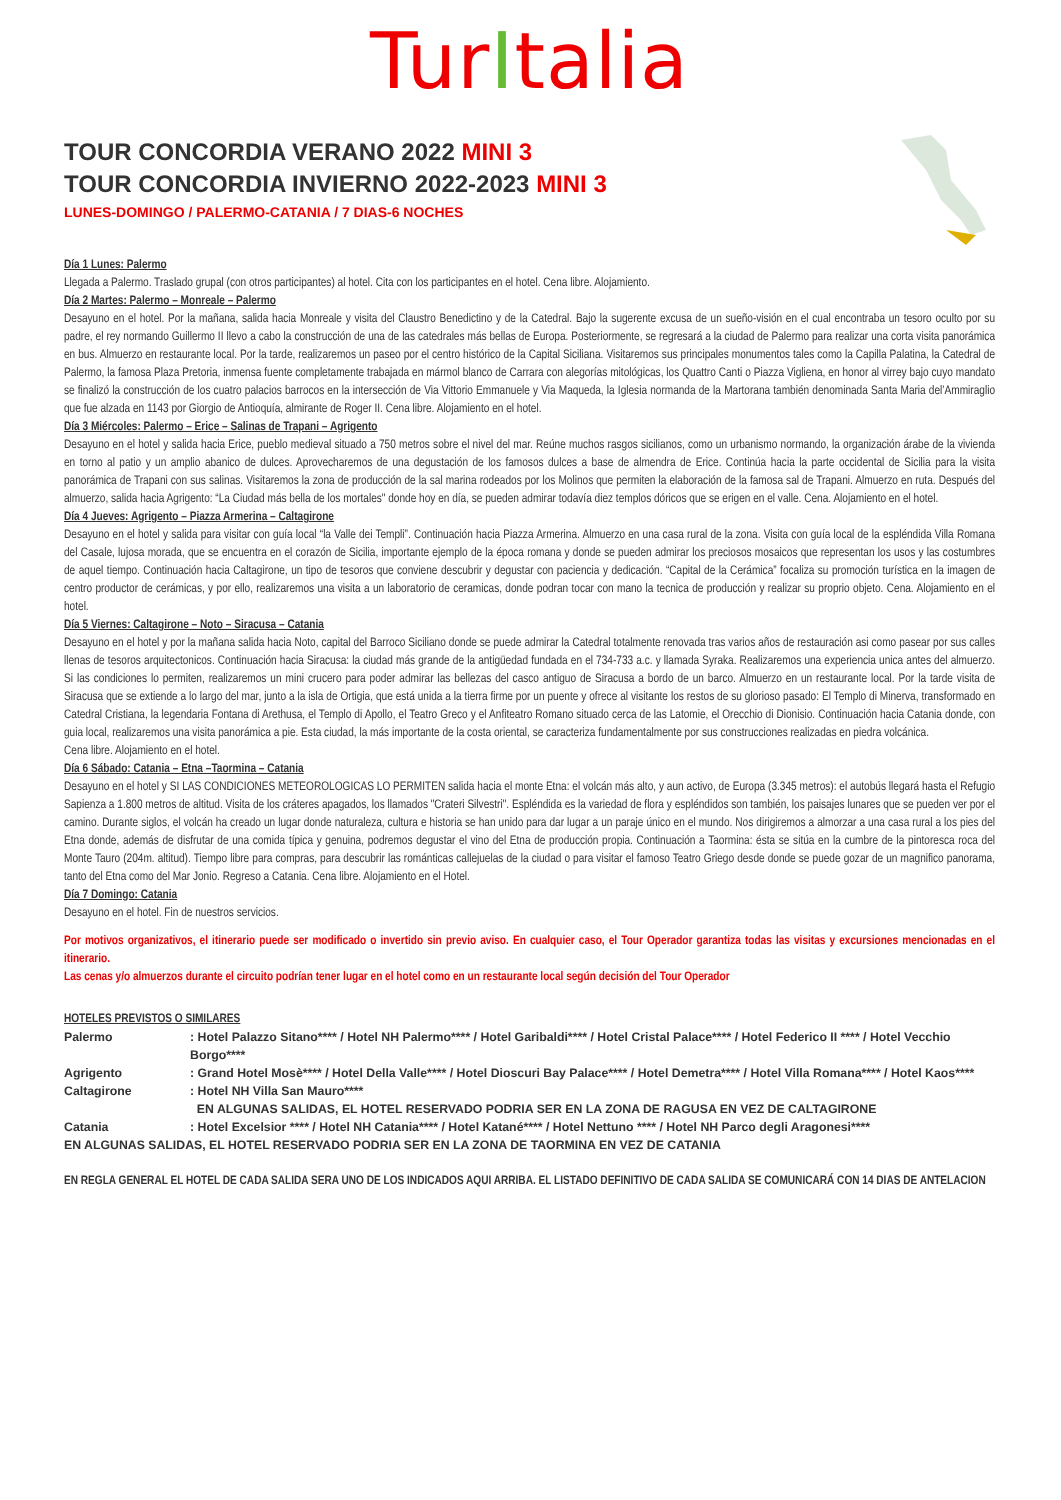TurItalia
TOUR CONCORDIA VERANO 2022 MINI 3
TOUR CONCORDIA INVIERNO 2022-2023 MINI 3
LUNES-DOMINGO / PALERMO-CATANIA / 7 DIAS-6 NOCHES
Día 1 Lunes: Palermo
Llegada a Palermo. Traslado grupal (con otros participantes) al hotel. Cita con los participantes en el hotel. Cena libre. Alojamiento.
Día 2 Martes: Palermo – Monreale – Palermo
Desayuno en el hotel. Por la mañana, salida hacia Monreale y visita del Claustro Benedictino y de la Catedral. Bajo la sugerente excusa de un sueño-visión en el cual encontraba un tesoro oculto por su padre, el rey normando Guillermo II llevo a cabo la construcción de una de las catedrales más bellas de Europa. Posteriormente, se regresará a la ciudad de Palermo para realizar una corta visita panorámica en bus. Almuerzo en restaurante local. Por la tarde, realizaremos un paseo por el centro histórico de la Capital Siciliana. Visitaremos sus principales monumentos tales como la Capilla Palatina, la Catedral de Palermo, la famosa Plaza Pretoria, inmensa fuente completamente trabajada en mármol blanco de Carrara con alegorías mitológicas, los Quattro Canti o Piazza Vigliena, en honor al virrey bajo cuyo mandato se finalizó la construcción de los cuatro palacios barrocos en la intersección de Via Vittorio Emmanuele y Via Maqueda, la Iglesia normanda de la Martorana también denominada Santa Maria del’Ammiraglio que fue alzada en 1143 por Giorgio de Antioquía, almirante de Roger II. Cena libre. Alojamiento en el hotel.
Día 3 Miércoles: Palermo – Erice – Salinas de Trapani – Agrigento
Desayuno en el hotel y salida hacia Erice, pueblo medieval situado a 750 metros sobre el nivel del mar. Reúne muchos rasgos sicilianos, como un urbanismo normando, la organización árabe de la vivienda en torno al patio y un amplio abanico de dulces. Aprovecharemos de una degustación de los famosos dulces a base de almendra de Erice. Continúa hacia la parte occidental de Sicilia para la visita panorámica de Trapani con sus salinas. Visitaremos la zona de producción de la sal marina rodeados por los Molinos que permiten la elaboración de la famosa sal de Trapani. Almuerzo en ruta. Después del almuerzo, salida hacia Agrigento: “La Ciudad más bella de los mortales" donde hoy en día, se pueden admirar todavía diez templos dóricos que se erigen en el valle. Cena. Alojamiento en el hotel.
Día 4 Jueves: Agrigento – Piazza Armerina – Caltagirone
Desayuno en el hotel y salida para visitar con guía local “la Valle dei Templi”. Continuación hacia Piazza Armerina. Almuerzo en una casa rural de la zona. Visita con guía local de la espléndida Villa Romana del Casale, lujosa morada, que se encuentra en el corazón de Sicilia, importante ejemplo de la época romana y donde se pueden admirar los preciosos mosaicos que representan los usos y las costumbres de aquel tiempo. Continuación hacia Caltagirone, un tipo de tesoros que conviene descubrir y degustar con paciencia y dedicación. “Capital de la Cerámica” focaliza su promoción turística en la imagen de centro productor de cerámicas, y por ello, realizaremos una visita a un laboratorio de ceramicas, donde podran tocar con mano la tecnica de producción y realizar su proprio objeto. Cena. Alojamiento en el hotel.
Día 5 Viernes: Caltagirone – Noto – Siracusa – Catania
Desayuno en el hotel y por la mañana salida hacia Noto, capital del Barroco Siciliano donde se puede admirar la Catedral totalmente renovada tras varios años de restauración asi como pasear por sus calles llenas de tesoros arquitectonicos. Continuación hacia Siracusa: la ciudad más grande de la antigüedad fundada en el 734-733 a.c. y llamada Syraka. Realizaremos una experiencia unica antes del almuerzo. Si las condiciones lo permiten, realizaremos un mini crucero para poder admirar las bellezas del casco antiguo de Siracusa a bordo de un barco. Almuerzo en un restaurante local. Por la tarde visita de Siracusa que se extiende a lo largo del mar, junto a la isla de Ortigia, que está unida a la tierra firme por un puente y ofrece al visitante los restos de su glorioso pasado: El Templo di Minerva, transformado en Catedral Cristiana, la legendaria Fontana di Arethusa, el Templo di Apollo, el Teatro Greco y el Anfiteatro Romano situado cerca de las Latomie, el Orecchio di Dionisio. Continuación hacia Catania donde, con guia local, realizaremos una visita panorámica a pie. Esta ciudad, la más importante de la costa oriental, se caracteriza fundamentalmente por sus construcciones realizadas en piedra volcánica.
Cena libre. Alojamiento en el hotel.
Día 6 Sábado: Catania – Etna –Taormina – Catania
Desayuno en el hotel y SI LAS CONDICIONES METEOROLOGICAS LO PERMITEN salida hacia el monte Etna: el volcán más alto, y aun activo, de Europa (3.345 metros): el autobús llegará hasta el Refugio Sapienza a 1.800 metros de altitud. Visita de los cráteres apagados, los llamados "Crateri Silvestri". Espléndida es la variedad de flora y espléndidos son también, los paisajes lunares que se pueden ver por el camino. Durante siglos, el volcán ha creado un lugar donde naturaleza, cultura e historia se han unido para dar lugar a un paraje único en el mundo. Nos dirigiremos a almorzar a una casa rural a los pies del Etna donde, además de disfrutar de una comida típica y genuina, podremos degustar el vino del Etna de producción propia. Continuación a Taormina: ésta se sitúa en la cumbre de la pintoresca roca del Monte Tauro (204m. altitud). Tiempo libre para compras, para descubrir las románticas callejuelas de la ciudad o para visitar el famoso Teatro Griego desde donde se puede gozar de un magnifico panorama, tanto del Etna como del Mar Jonio. Regreso a Catania. Cena libre. Alojamiento en el Hotel.
Día 7 Domingo: Catania
Desayuno en el hotel. Fin de nuestros servicios.
Por motivos organizativos, el itinerario puede ser modificado o invertido sin previo aviso. En cualquier caso, el Tour Operador garantiza todas las visitas y excursiones mencionadas en el itinerario.
Las cenas y/o almuerzos durante el circuito podrían tener lugar en el hotel como en un restaurante local según decisión del Tour Operador
HOTELES PREVISTOS O SIMILARES
| Palermo | : Hotel Palazzo Sitano**** / Hotel NH Palermo**** / Hotel Garibaldi**** / Hotel Cristal Palace**** / Hotel Federico II **** / Hotel Vecchio Borgo**** |
| Agrigento | : Grand Hotel Mosè**** / Hotel Della Valle**** / Hotel Dioscuri Bay Palace**** / Hotel Demetra**** / Hotel Villa Romana**** / Hotel Kaos**** |
| Caltagirone | : Hotel NH Villa San Mauro**** EN ALGUNAS SALIDAS, EL HOTEL RESERVADO PODRIA SER EN LA ZONA DE RAGUSA EN VEZ DE CALTAGIRONE |
| Catania | : Hotel Excelsior **** / Hotel NH Catania**** / Hotel Katané**** / Hotel Nettuno **** / Hotel NH Parco degli Aragonesi**** |
| EN ALGUNAS SALIDAS, EL HOTEL RESERVADO PODRIA SER EN LA ZONA DE TAORMINA EN VEZ DE CATANIA | |
EN REGLA GENERAL EL HOTEL DE CADA SALIDA SERA UNO DE LOS INDICADOS AQUI ARRIBA. EL LISTADO DEFINITIVO DE CADA SALIDA SE COMUNICARÁ CON 14 DIAS DE ANTELACION